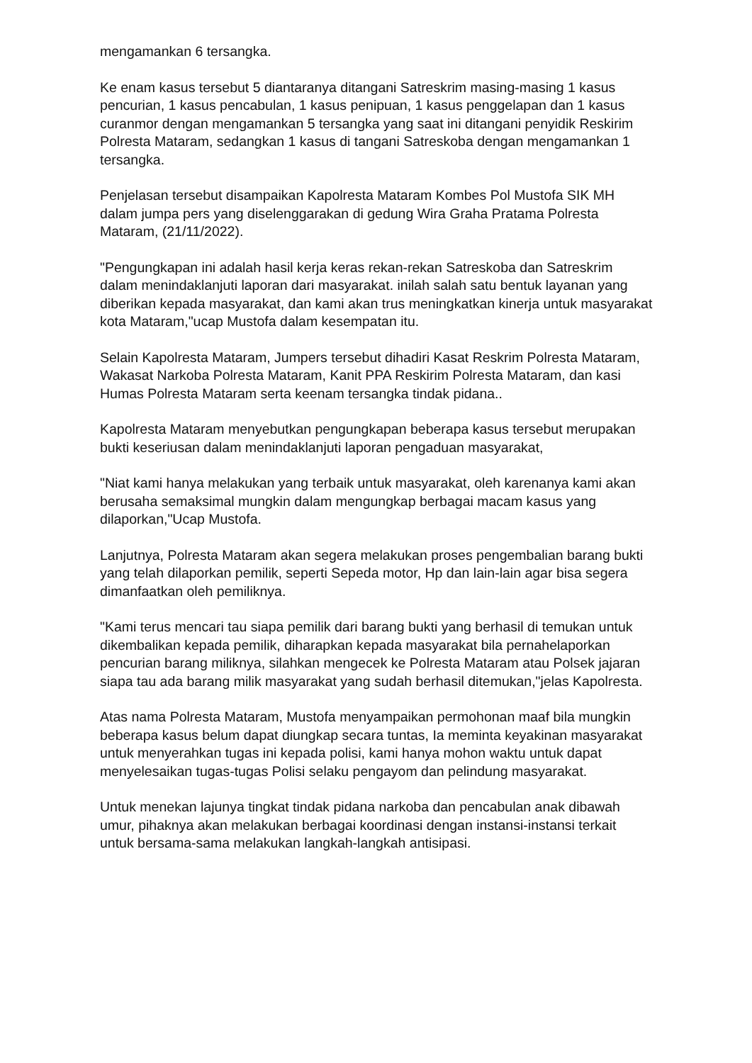mengamankan 6 tersangka.
Ke enam kasus tersebut 5 diantaranya ditangani Satreskrim masing-masing 1 kasus pencurian, 1 kasus pencabulan, 1 kasus penipuan, 1 kasus penggelapan dan 1 kasus curanmor dengan mengamankan 5 tersangka yang saat ini ditangani penyidik Reskirim Polresta Mataram, sedangkan 1 kasus di tangani Satreskoba dengan mengamankan 1 tersangka.
Penjelasan tersebut disampaikan Kapolresta Mataram Kombes Pol Mustofa SIK MH dalam jumpa pers yang diselenggarakan di gedung Wira Graha Pratama Polresta Mataram, (21/11/2022).
"Pengungkapan ini adalah hasil kerja keras rekan-rekan Satreskoba dan Satreskrim dalam menindaklanjuti laporan dari masyarakat. inilah salah satu bentuk layanan yang diberikan kepada masyarakat, dan kami akan trus meningkatkan kinerja untuk masyarakat kota Mataram,"ucap Mustofa dalam kesempatan itu.
Selain Kapolresta Mataram, Jumpers tersebut dihadiri Kasat Reskrim Polresta Mataram, Wakasat Narkoba Polresta Mataram, Kanit PPA Reskirim Polresta Mataram, dan kasi Humas Polresta Mataram serta keenam tersangka tindak pidana..
Kapolresta Mataram menyebutkan pengungkapan beberapa kasus tersebut merupakan bukti keseriusan dalam menindaklanjuti laporan pengaduan masyarakat,
"Niat kami hanya melakukan yang terbaik untuk masyarakat, oleh karenanya kami akan berusaha semaksimal mungkin dalam mengungkap berbagai macam kasus yang dilaporkan,"Ucap Mustofa.
Lanjutnya, Polresta Mataram akan segera melakukan proses pengembalian barang bukti yang telah dilaporkan pemilik, seperti Sepeda motor, Hp dan lain-lain agar bisa segera dimanfaatkan oleh pemiliknya.
"Kami terus mencari tau siapa pemilik dari barang bukti yang berhasil di temukan untuk dikembalikan kepada pemilik, diharapkan kepada masyarakat bila pernahelaporkan pencurian barang miliknya, silahkan mengecek ke Polresta Mataram atau Polsek jajaran siapa tau ada barang milik masyarakat yang sudah berhasil ditemukan,"jelas Kapolresta.
Atas nama Polresta Mataram, Mustofa menyampaikan permohonan maaf bila mungkin beberapa kasus belum dapat diungkap secara tuntas, Ia meminta keyakinan masyarakat untuk menyerahkan tugas ini kepada polisi, kami hanya mohon waktu untuk dapat menyelesaikan tugas-tugas Polisi selaku pengayom dan pelindung masyarakat.
Untuk menekan lajunya tingkat tindak pidana narkoba dan pencabulan anak dibawah umur, pihaknya akan melakukan berbagai koordinasi dengan instansi-instansi terkait untuk bersama-sama melakukan langkah-langkah antisipasi.